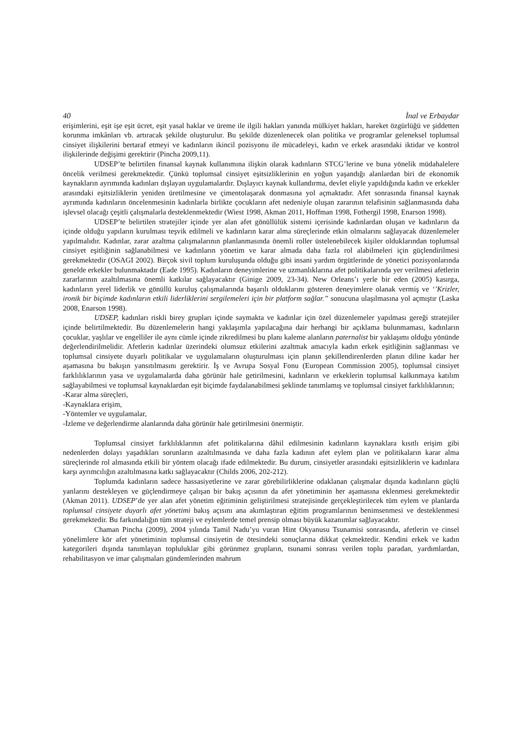40 İnal ve Erbaydar
erişimlerini, eşit işe eşit ücret, eşit yasal haklar ve üreme ile ilgili hakları yanında mülkiyet hakları, hareket özgürlüğü ve şiddetten korunma imkânları vb. artıracak şekilde oluşturulur. Bu şekilde düzenlenecek olan politika ve programlar geleneksel toplumsal cinsiyet ilişkilerini bertaraf etmeyi ve kadınların ikincil pozisyonu ile mücadeleyi, kadın ve erkek arasındaki iktidar ve kontrol ilişkilerinde değişimi gerektirir (Pincha 2009,11).
UDSEP’te belirtilen finansal kaynak kullanımına ilişkin olarak kadınların STCG’lerine ve buna yönelik müdahalelere öncelik verilmesi gerekmektedir. Çünkü toplumsal cinsiyet eşitsizliklerinin en yoğun yaşandığı alanlardan biri de ekonomik kaynakların ayrımında kadınları dışlayan uygulamalardır. Dışlayıcı kaynak kullandırma, devlet eliyle yapıldığında kadın ve erkekler arasındaki eşitsizliklerin yeniden üretilmesine ve çimentolaşarak donmasına yol açmaktadır. Afet sonrasında finansal kaynak ayrımında kadınların öncelenmesinin kadınlarla birlikte çocukların afet nedeniyle oluşan zararının telafisinin sağlanmasında daha işlevsel olacağı çeşitli çalışmalarla desteklenmektedir (Wiest 1998, Akman 2011, Hoffman 1998, Fothergil 1998, Enarson 1998).
UDSEP’te belirtilen stratejiler içinde yer alan afet gönüllülük sistemi içerisinde kadınlardan oluşan ve kadınların da içinde olduğu yapıların kurulması teşvik edilmeli ve kadınların karar alma süreçlerinde etkin olmalarını sağlayacak düzenlemeler yapılmalıdır. Kadınlar, zarar azaltma çalışmalarının planlanmasında önemli roller üstelenebilecek kişiler olduklarından toplumsal cinsiyet eşitliğinin sağlanabilmesi ve kadınların yönetim ve karar almada daha fazla rol alabilmeleri için güçlendirilmesi gerekmektedir (OSAGI 2002). Birçok sivil toplum kuruluşunda olduğu gibi insani yardım örgütlerinde de yönetici pozisyonlarında genelde erkekler bulunmaktadır (Eade 1995). Kadınların deneyimlerine ve uzmanlıklarına afet politikalarında yer verilmesi afetlerin zararlarının azaltılmasına önemli katkılar sağlayacaktır (Ginige 2009, 23-34). New Orleans’ı yerle bir eden (2005) kasırga, kadınların yerel liderlik ve gönüllü kuruluş çalışmalarında başarılı olduklarını gösteren deneyimlere olanak vermiş ve ‘’Krizler, ironik bir biçimde kadınların etkili liderliklerini sergilemeleri için bir platform sağlar.” sonucuna ulaşılmasına yol açmıştır (Laska 2008, Enarson 1998).
UDSEP, kadınları riskli birey grupları içinde saymakta ve kadınlar için özel düzenlemeler yapılması gereği stratejiler içinde belirtilmektedir. Bu düzenlemelerin hangi yaklaşımla yapılacağına dair herhangi bir açıklama bulunmaması, kadınların çocuklar, yaşlılar ve engelliler ile aynı cümle içinde zikredilmesi bu planı kaleme alanların paternalist bir yaklaşımı olduğu yönünde değerlendirilmelidir. Afetlerin kadınlar üzerindeki olumsuz etkilerini azaltmak amacıyla kadın erkek eşitliğinin sağlanması ve toplumsal cinsiyete duyarlı politikalar ve uygulamaların oluşturulması için planın şekillendirenlerden planın diline kadar her aşamasına bu bakışın yansıtılmasını gerektirir. İş ve Avrupa Sosyal Fonu (European Commission 2005), toplumsal cinsiyet farklılıklarının yasa ve uygulamalarda daha görünür hale getirilmesini, kadınların ve erkeklerin toplumsal kalkınmaya katılım sağlayabilmesi ve toplumsal kaynaklardan eşit biçimde faydalanabilmesi şeklinde tanımlamış ve toplumsal cinsiyet farklılıklarının;
-Karar alma süreçleri,
-Kaynaklara erişim,
-Yöntemler ve uygulamalar,
-İzleme ve değerlendirme alanlarında daha görünür hale getirilmesini önermiştir.
Toplumsal cinsiyet farklılıklarının afet politikalarına dâhil edilmesinin kadınların kaynaklara kısıtlı erişim gibi nedenlerden dolayı yaşadıkları sorunların azaltılmasında ve daha fazla kadının afet eylem plan ve politikaların karar alma süreçlerinde rol almasında etkili bir yöntem olacağı ifade edilmektedir. Bu durum, cinsiyetler arasındaki eşitsizliklerin ve kadınlara karşı ayrımcılığın azaltılmasına katkı sağlayacaktır (Childs 2006, 202-212).
Toplumda kadınların sadece hassasiyetlerine ve zarar görebilirliklerine odaklanan çalışmalar dışında kadınların güçlü yanlarını destekleyen ve güçlendirmeye çalışan bir bakış açısının da afet yönetiminin her aşamasına eklenmesi gerekmektedir (Akman 2011). UDSEP’de yer alan afet yönetim eğitiminin geliştirilmesi stratejisinde gerçekleştirilecek tüm eylem ve planlarda toplumsal cinsiyete duyarlı afet yönetimi bakış açısını ana akımlaştıran eğitim programlarının benimsenmesi ve desteklenmesi gerekmektedir. Bu farkındalığın tüm strateji ve eylemlerde temel prensip olması büyük kazanımlar sağlayacaktır.
Chaman Pincha (2009), 2004 yılında Tamil Nadu’yu vuran Hint Okyanusu Tsunamisi sonrasında, afetlerin ve cinsel yönelimlere kör afet yönetiminin toplumsal cinsiyetin de ötesindeki sonuçlarına dikkat çekmektedir. Kendini erkek ve kadın kategorileri dışında tanımlayan topluluklar gibi görünmez grupların, tsunami sonrası verilen toplu paradan, yardımlardan, rehabilitasyon ve imar çalışmaları gündemlerinden mahrum